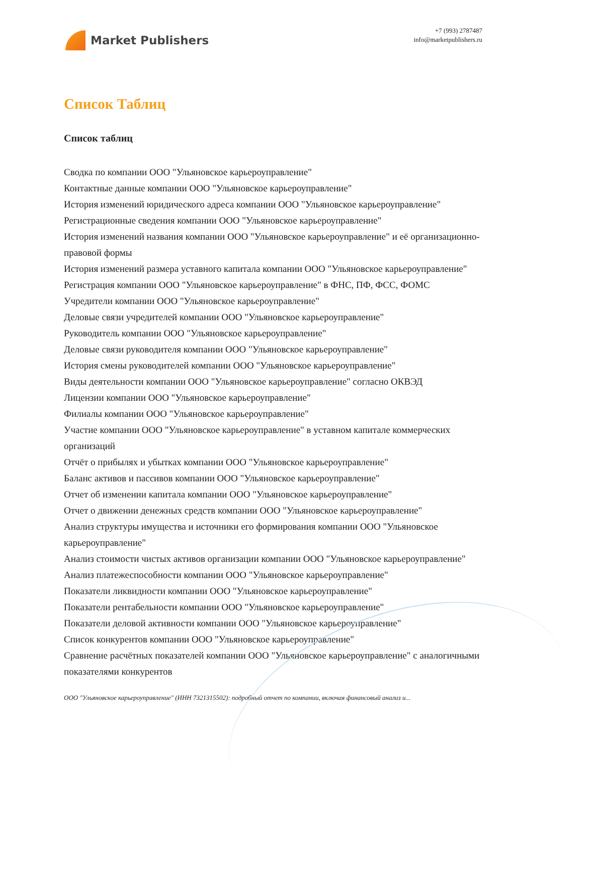Market Publishers
+7 (993) 2787487
info@marketpublishers.ru
Список Таблиц
Список таблиц
Сводка по компании ООО "Ульяновское карьероуправление"
Контактные данные компании ООО "Ульяновское карьероуправление"
История изменений юридического адреса компании ООО "Ульяновское карьероуправление"
Регистрационные сведения компании ООО "Ульяновское карьероуправление"
История изменений названия компании ООО "Ульяновское карьероуправление" и её организационно-правовой формы
История изменений размера уставного капитала компании ООО "Ульяновское карьероуправление"
Регистрация компании ООО "Ульяновское карьероуправление" в ФНС, ПФ, ФСС, ФОМС
Учредители компании ООО "Ульяновское карьероуправление"
Деловые связи учредителей компании ООО "Ульяновское карьероуправление"
Руководитель компании ООО "Ульяновское карьероуправление"
Деловые связи руководителя компании ООО "Ульяновское карьероуправление"
История смены руководителей компании ООО "Ульяновское карьероуправление"
Виды деятельности компании ООО "Ульяновское карьероуправление" согласно ОКВЭД
Лицензии компании ООО "Ульяновское карьероуправление"
Филиалы компании ООО "Ульяновское карьероуправление"
Участие компании ООО "Ульяновское карьероуправление" в уставном капитале коммерческих организаций
Отчёт о прибылях и убытках компании ООО "Ульяновское карьероуправление"
Баланс активов и пассивов компании ООО "Ульяновское карьероуправление"
Отчет об изменении капитала компании ООО "Ульяновское карьероуправление"
Отчет о движении денежных средств компании ООО "Ульяновское карьероуправление"
Анализ структуры имущества и источники его формирования компании ООО "Ульяновское карьероуправление"
Анализ стоимости чистых активов организации компании ООО "Ульяновское карьероуправление"
Анализ платежеспособности компании ООО "Ульяновское карьероуправление"
Показатели ликвидности компании ООО "Ульяновское карьероуправление"
Показатели рентабельности компании ООО "Ульяновское карьероуправление"
Показатели деловой активности компании ООО "Ульяновское карьероуправление"
Список конкурентов компании ООО "Ульяновское карьероуправление"
Сравнение расчётных показателей компании ООО "Ульяновское карьероуправление" с аналогичными показателями конкурентов
ООО "Ульяновское карьероуправление" (ИНН 7321315502): подробный отчет по компании, включая финансовый анализ и...